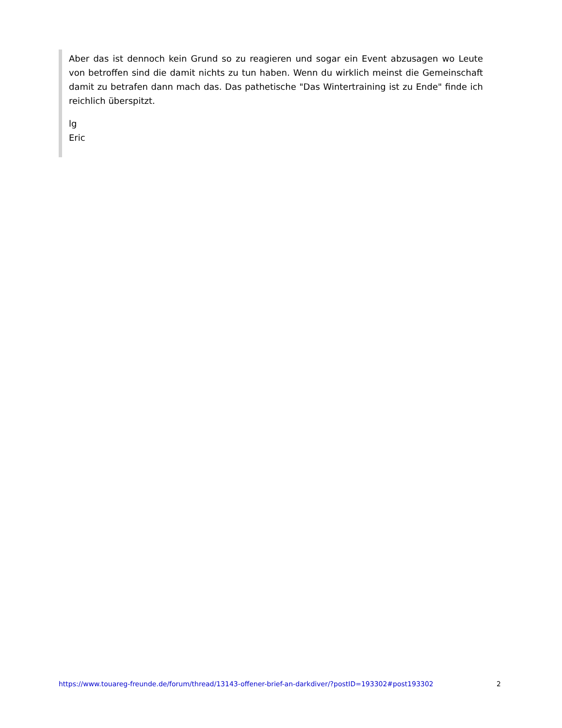Aber das ist dennoch kein Grund so zu reagieren und sogar ein Event abzusagen wo Leute von betroffen sind die damit nichts zu tun haben. Wenn du wirklich meinst die Gemeinschaft damit zu betrafen dann mach das. Das pathetische "Das Wintertraining ist zu Ende" finde ich reichlich überspitzt.
lg
Eric
https://www.touareg-freunde.de/forum/thread/13143-offener-brief-an-darkdiver/?postID=193302#post193302 2